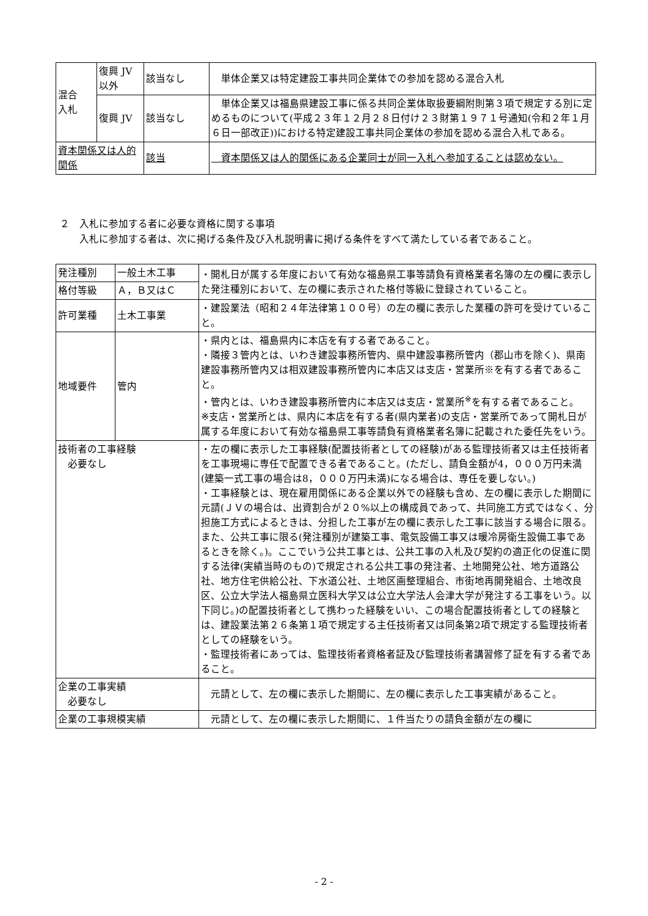| 混合 入札 | 復興 JV 以外 | 該当なし | 単体企業又は特定建設工事共同企業体での参加を認める混合入札 |
| | 復興 JV | 該当なし | 単体企業又は福島県建設工事に係る共同企業体取扱要綱附則第３項で規定する別に定めるものについて(平成２３年１２月２８日付け２３財第１９７１号通知(令和２年１月６日一部改正))における特定建設工事共同企業体の参加を認める混合入札である。 |
| 資本関係又は人的関係 | | 該当 | 資本関係又は人的関係にある企業同士が同一入札へ参加することは認めない。 |
２　入札に参加する者に必要な資格に関する事項
　　入札に参加する者は、次に掲げる条件及び入札説明書に掲げる条件をすべて満たしている者であること。
| 発注種別 | 一般土木工事 | ・開札日が属する年度において有効な福島県工事等請負有資格業者名簿の左の欄に表示した発注種別において、左の欄に表示された格付等級に登録されていること。 |
| 格付等級 | Ａ，Ｂ又はＣ | |
| 許可業種 | 土木工事業 | ・建設業法（昭和２４年法律第１００号）の左の欄に表示した業種の許可を受けていること。 |
| 地域要件 | 管内 | ・県内とは、福島県内に本店を有する者であること。 ・隣接３管内とは、いわき建設事務所管内、県中建設事務所管内（郡山市を除く)、県南建設事務所管内又は相双建設事務所管内に本店又は支店・営業所※を有する者であること。 ・管内とは、いわき建設事務所管内に本店又は支店・営業所<sup>※</sup>を有する者であること。 ※支店・営業所とは、県内に本店を有する者(県内業者)の支店・営業所であって開札日が属する年度において有効な福島県工事等請負有資格業者名簿に記載された委任先をいう。 |
| 技術者の工事経験 必要なし | | ・左の欄に表示した工事経験(配置技術者としての経験)がある監理技術者又は主任技術者を工事現場に専任で配置できる者であること。(ただし、請負金額が4，０００万円未満(建築一式工事の場合は8，０００万円未満)になる場合は、専任を要しない。) ・工事経験とは、現在雇用関係にある企業以外での経験も含め、左の欄に表示した期間に元請(ＪＶの場合は、出資割合が２０%以上の構成員であって、共同施工方式ではなく、分担施工方式によるときは、分担した工事が左の欄に表示した工事に該当する場合に限る。また、公共工事に限る(発注種別が建築工事、電気設備工事又は暖冷房衛生設備工事であるときを除く。)。ここでいう公共工事とは、公共工事の入札及び契約の適正化の促進に関する法律(実績当時のもの)で規定される公共工事の発注者、土地開発公社、地方道路公社、地方住宅供給公社、下水道公社、土地区画整理組合、市街地再開発組合、土地改良区、公立大学法人福島県立医科大学又は公立大学法人会津大学が発注する工事をいう。以下同じ。)の配置技術者として携わった経験をいい、この場合配置技術者としての経験とは、建設業法第２６条第１項で規定する主任技術者又は同条第2項で規定する監理技術者としての経験をいう。 ・監理技術者にあっては、監理技術者資格者証及び監理技術者講習修了証を有する者であること。 |
| 企業の工事実績 必要なし | | 元請として、左の欄に表示した期間に、左の欄に表示した工事実績があること。 |
| 企業の工事規模実績 | | 元請として、左の欄に表示した期間に、１件当たりの請負金額が左の欄に |
- 2 -